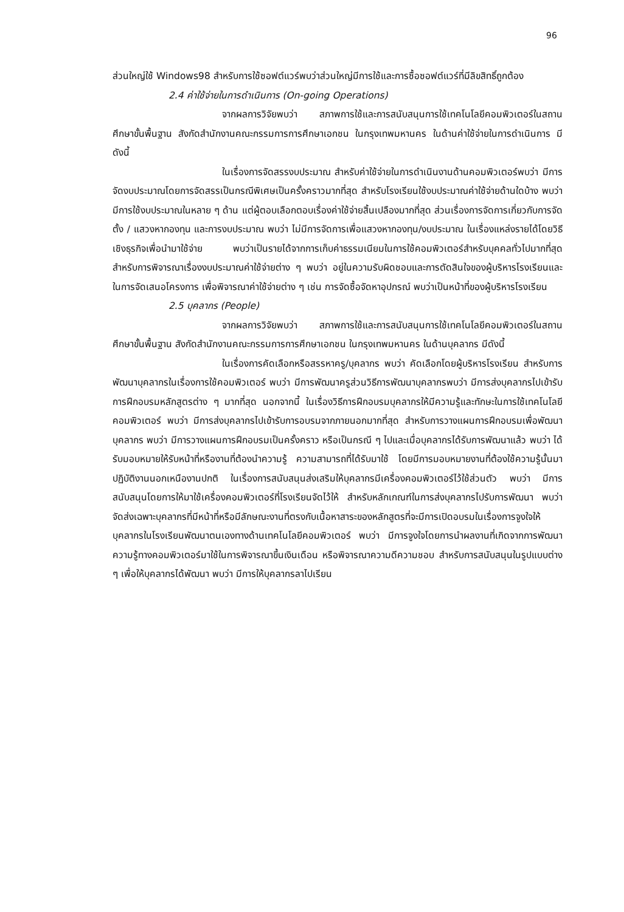96
ส่วนใหญ่ใช้ Windows98 สำหรับการใช้ซอฟต์แวร์พบว่าส่วนใหญ่มีการใช้และการซื้อซอฟต์แวร์ที่มีลิขสิทธิ์ถูกต้อง
2.4 ค่าใช้จ่ายในการดำเนินการ (On-going Operations)
จากผลการวิจัยพบว่า สภาพการใช้และการสนับสนุนการใช้เทคโนโลยีคอมพิวเตอร์ในสถานศึกษาขั้นพื้นฐาน สังกัดสำนักงานคณะกรรมการการศึกษาเอกชน ในกรุงเทพมหานคร ในด้านค่าใช้จ่ายในการดำเนินการ มีดังนี้
ในเรื่องการจัดสรรงบประมาณ สำหรับค่าใช้จ่ายในการดำเนินงานด้านคอมพิวเตอร์พบว่า มีการจัดงบประมาณโดยการจัดสรรเป็นกรณีพิเศษเป็นครั้งคราวมากที่สุด สำหรับโรงเรียนใช้งบประมาณค่าใช้จ่ายด้านใดบ้าง พบว่า มีการใช้งบประมาณในหลาย ๆ ด้าน แต่ผู้ตอบเลือกตอบเรื่องค่าใช้จ่ายสิ้นเปลืองมากที่สุด ส่วนเรื่องการจัดการเกี่ยวกับการจัดตั้ง / แสวงหากองทุน และการงบประมาณ พบว่า ไม่มีการจัดการเพื่อแสวงหากองทุน/งบประมาณ ในเรื่องแหล่งรายได้โดยวิธีเชิงธุรกิจเพื่อนำมาใช้จ่าย พบว่าเป็นรายได้จากการเก็บค่าธรรมเนียมในการใช้คอมพิวเตอร์สำหรับบุคคลทั่วไปมากที่สุด สำหรับการพิจารณาเรื่องงบประมาณค่าใช้จ่ายต่าง ๆ พบว่า อยู่ในความรับผิดชอบและการตัดสินใจของผู้บริหารโรงเรียนและในการจัดเสนอโครงการ เพื่อพิจารณาค่าใช้จ่ายต่าง ๆ เช่น การจัดซื้อจัดหาอุปกรณ์ พบว่าเป็นหน้าที่ของผู้บริหารโรงเรียน
2.5 บุคลากร (People)
จากผลการวิจัยพบว่า สภาพการใช้และการสนับสนุนการใช้เทคโนโลยีคอมพิวเตอร์ในสถานศึกษาขั้นพื้นฐาน สังกัดสำนักงานคณะกรรมการการศึกษาเอกชน ในกรุงเทพมหานคร ในด้านบุคลากร มีดังนี้
ในเรื่องการคัดเลือกหรือสรรหาครู/บุคลากร พบว่า คัดเลือกโดยผู้บริหารโรงเรียน สำหรับการพัฒนาบุคลากรในเรื่องการใช้คอมพิวเตอร์ พบว่า มีการพัฒนาครูส่วนวิธีการพัฒนาบุคลากรพบว่า มีการส่งบุคลากรไปเข้ารับการฝึกอบรมหลักสูตรต่าง ๆ มากที่สุด นอกจากนี้ ในเรื่องวิธีการฝึกอบรมบุคลากรให้มีความรู้และทักษะในการใช้เทคโนโลยีคอมพิวเตอร์ พบว่า มีการส่งบุคลากรไปเข้ารับการอบรมจากภายนอกมากที่สุด สำหรับการวางแผนการฝึกอบรมเพื่อพัฒนาบุคลากร พบว่า มีการวางแผนการฝึกอบรมเป็นครั้งคราว หรือเป็นกรณี ๆ ไปและเมื่อบุคลากรได้รับการพัฒนาแล้ว พบว่า ได้รับมอบหมายให้รับหน้าที่หรืองานที่ต้องนำความรู้ ความสามารถที่ได้รับมาใช้ โดยมีการมอบหมายงานที่ต้องใช้ความรู้นั้นมาปฏิบัติงานนอกเหนืองานปกติ ในเรื่องการสนับสนุนส่งเสริมให้บุคลากรมีเครื่องคอมพิวเตอร์ไว้ใช้ส่วนตัว พบว่า มีการสนับสนุนโดยการให้มาใช้เครื่องคอมพิวเตอร์ที่โรงเรียนจัดไว้ให้ สำหรับหลักเกณฑ์ในการส่งบุคลากรไปรับการพัฒนา พบว่า จัดส่งเฉพาะบุคลากรที่มีหน้าที่หรือมีลักษณะงานที่ตรงกับเนื้อหาสาระของหลักสูตรที่จะมีการเปิดอบรมในเรื่องการจูงใจให้บุคลากรในโรงเรียนพัฒนาตนเองทางด้านเทคโนโลยีคอมพิวเตอร์ พบว่า มีการจูงใจโดยการนำผลงานที่เกิดจากการพัฒนาความรู้ทางคอมพิวเตอร์มาใช้ในการพิจารณาขึ้นเงินเดือน หรือพิจารณาความดีความชอบ สำหรับการสนับสนุนในรูปแบบต่าง ๆ เพื่อให้บุคลากรได้พัฒนา พบว่า มีการให้บุคลากรลาไปเรียน